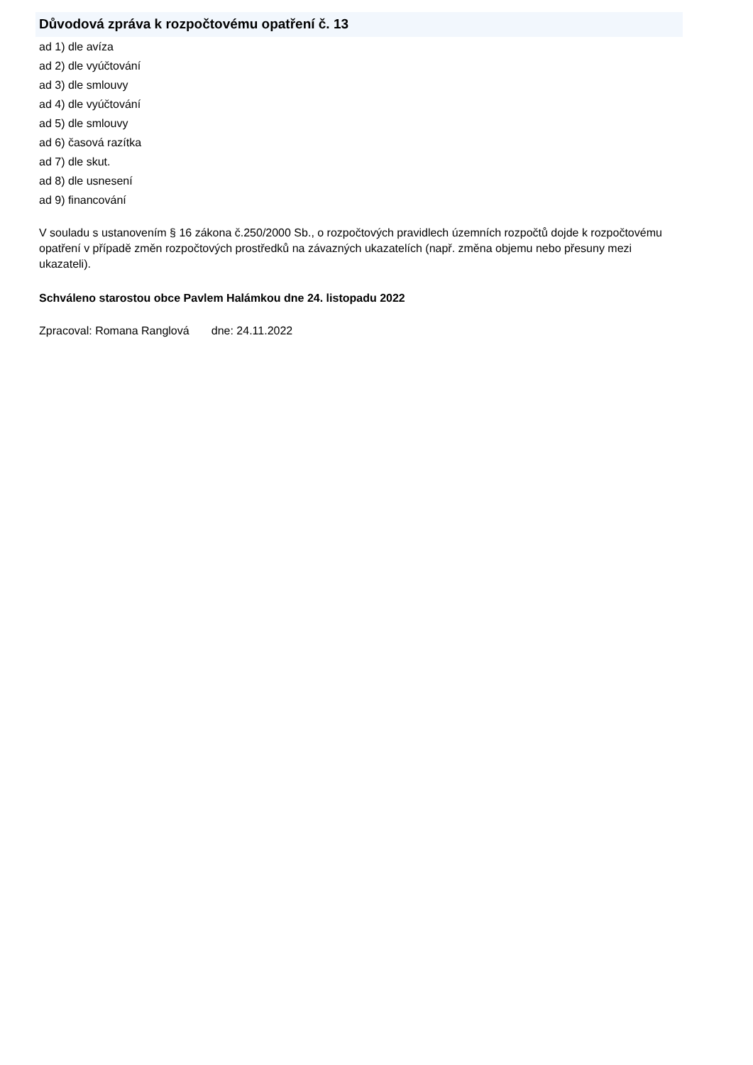Důvodová zpráva k rozpočtovému opatření č. 13
ad 1) dle avíza
ad 2) dle vyúčtování
ad 3) dle smlouvy
ad 4) dle vyúčtování
ad 5) dle smlouvy
ad 6) časová razítka
ad 7) dle skut.
ad 8) dle usnesení
ad 9) financování
V souladu s ustanovením § 16 zákona č.250/2000 Sb., o rozpočtových pravidlech územních rozpočtů dojde k rozpočtovému opatření v případě změn rozpočtových prostředků na závazných ukazatelích (např. změna objemu nebo přesuny mezi ukazateli).
Schváleno starostou obce Pavlem Halámkou dne 24. listopadu 2022
Zpracoval: Romana Ranglová dne: 24.11.2022